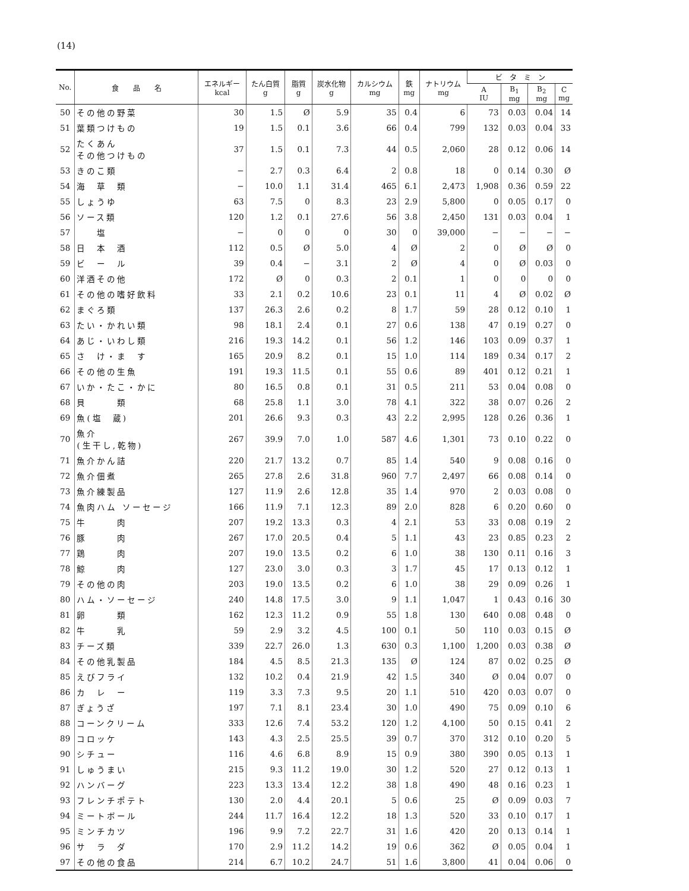(14)
| No. | 食 品 名 | エネルギー kcal | たん白質 g | 脂質 g | 炭水化物 g | カルシウム mg | 鉄 mg | ナトリウム mg | ビ タ ミ ン | | | |
| --- | --- | --- | --- | --- | --- | --- | --- | --- | --- | --- | --- | --- |
| | | | | | | | | | A IU | B<sub>1</sub> mg | B<sub>2</sub> mg | C mg |
| 50 | その他の野菜 | 30 | 1.5 | Ø | 5.9 | 35 | 0.4 | 6 | 73 | 0.03 | 0.04 | 14 |
| 51 | 葉類つけもの | 19 | 1.5 | 0.1 | 3.6 | 66 | 0.4 | 799 | 132 | 0.03 | 0.04 | 33 |
| 52 | たくあん その他つけもの | 37 | 1.5 | 0.1 | 7.3 | 44 | 0.5 | 2,060 | 28 | 0.12 | 0.06 | 14 |
| 53 | きのこ類 | − | 2.7 | 0.3 | 6.4 | 2 | 0.8 | 18 | 0 | 0.14 | 0.30 | Ø |
| 54 | 海 草 類 | − | 10.0 | 1.1 | 31.4 | 465 | 6.1 | 2,473 | 1,908 | 0.36 | 0.59 | 22 |
| 55 | しょうゆ | 63 | 7.5 | 0 | 8.3 | 23 | 2.9 | 5,800 | 0 | 0.05 | 0.17 | 0 |
| 56 | ソース類 | 120 | 1.2 | 0.1 | 27.6 | 56 | 3.8 | 2,450 | 131 | 0.03 | 0.04 | 1 |
| 57 | 塩 | − | 0 | 0 | 0 | 30 | 0 | 39,000 | − | − | − | − |
| 58 | 日 本 酒 | 112 | 0.5 | Ø | 5.0 | 4 | Ø | 2 | 0 | Ø | Ø | 0 |
| 59 | ビ ー ル | 39 | 0.4 | − | 3.1 | 2 | Ø | 4 | 0 | Ø | 0.03 | 0 |
| 60 | 洋酒その他 | 172 | Ø | 0 | 0.3 | 2 | 0.1 | 1 | 0 | 0 | 0 | 0 |
| 61 | その他の嗜好飲料 | 33 | 2.1 | 0.2 | 10.6 | 23 | 0.1 | 11 | 4 | Ø | 0.02 | Ø |
| 62 | まぐろ類 | 137 | 26.3 | 2.6 | 0.2 | 8 | 1.7 | 59 | 28 | 0.12 | 0.10 | 1 |
| 63 | たい・かれい類 | 98 | 18.1 | 2.4 | 0.1 | 27 | 0.6 | 138 | 47 | 0.19 | 0.27 | 0 |
| 64 | あじ・いわし類 | 216 | 19.3 | 14.2 | 0.1 | 56 | 1.2 | 146 | 103 | 0.09 | 0.37 | 1 |
| 65 | さ け・ま す | 165 | 20.9 | 8.2 | 0.1 | 15 | 1.0 | 114 | 189 | 0.34 | 0.17 | 2 |
| 66 | その他の生魚 | 191 | 19.3 | 11.5 | 0.1 | 55 | 0.6 | 89 | 401 | 0.12 | 0.21 | 1 |
| 67 | いか・たこ・かに | 80 | 16.5 | 0.8 | 0.1 | 31 | 0.5 | 211 | 53 | 0.04 | 0.08 | 0 |
| 68 | 貝 類 | 68 | 25.8 | 1.1 | 3.0 | 78 | 4.1 | 322 | 38 | 0.07 | 0.26 | 2 |
| 69 | 魚(塩 蔵) | 201 | 26.6 | 9.3 | 0.3 | 43 | 2.2 | 2,995 | 128 | 0.26 | 0.36 | 1 |
| 70 | 魚介 (生干し,乾物) | 267 | 39.9 | 7.0 | 1.0 | 587 | 4.6 | 1,301 | 73 | 0.10 | 0.22 | 0 |
| 71 | 魚介かん詰 | 220 | 21.7 | 13.2 | 0.7 | 85 | 1.4 | 540 | 9 | 0.08 | 0.16 | 0 |
| 72 | 魚介佃煮 | 265 | 27.8 | 2.6 | 31.8 | 960 | 7.7 | 2,497 | 66 | 0.08 | 0.14 | 0 |
| 73 | 魚介練製品 | 127 | 11.9 | 2.6 | 12.8 | 35 | 1.4 | 970 | 2 | 0.03 | 0.08 | 0 |
| 74 | 魚肉ハム ソーセージ | 166 | 11.9 | 7.1 | 12.3 | 89 | 2.0 | 828 | 6 | 0.20 | 0.60 | 0 |
| 75 | 牛 肉 | 207 | 19.2 | 13.3 | 0.3 | 4 | 2.1 | 53 | 33 | 0.08 | 0.19 | 2 |
| 76 | 豚 肉 | 267 | 17.0 | 20.5 | 0.4 | 5 | 1.1 | 43 | 23 | 0.85 | 0.23 | 2 |
| 77 | 鶏 肉 | 207 | 19.0 | 13.5 | 0.2 | 6 | 1.0 | 38 | 130 | 0.11 | 0.16 | 3 |
| 78 | 鯨 肉 | 127 | 23.0 | 3.0 | 0.3 | 3 | 1.7 | 45 | 17 | 0.13 | 0.12 | 1 |
| 79 | その他の肉 | 203 | 19.0 | 13.5 | 0.2 | 6 | 1.0 | 38 | 29 | 0.09 | 0.26 | 1 |
| 80 | ハム・ソーセージ | 240 | 14.8 | 17.5 | 3.0 | 9 | 1.1 | 1,047 | 1 | 0.43 | 0.16 | 30 |
| 81 | 卵 類 | 162 | 12.3 | 11.2 | 0.9 | 55 | 1.8 | 130 | 640 | 0.08 | 0.48 | 0 |
| 82 | 牛 乳 | 59 | 2.9 | 3.2 | 4.5 | 100 | 0.1 | 50 | 110 | 0.03 | 0.15 | Ø |
| 83 | チーズ類 | 339 | 22.7 | 26.0 | 1.3 | 630 | 0.3 | 1,100 | 1,200 | 0.03 | 0.38 | Ø |
| 84 | その他乳製品 | 184 | 4.5 | 8.5 | 21.3 | 135 | Ø | 124 | 87 | 0.02 | 0.25 | Ø |
| 85 | えびフライ | 132 | 10.2 | 0.4 | 21.9 | 42 | 1.5 | 340 | Ø | 0.04 | 0.07 | 0 |
| 86 | カ レ ー | 119 | 3.3 | 7.3 | 9.5 | 20 | 1.1 | 510 | 420 | 0.03 | 0.07 | 0 |
| 87 | ぎょうざ | 197 | 7.1 | 8.1 | 23.4 | 30 | 1.0 | 490 | 75 | 0.09 | 0.10 | 6 |
| 88 | コーンクリーム | 333 | 12.6 | 7.4 | 53.2 | 120 | 1.2 | 4,100 | 50 | 0.15 | 0.41 | 2 |
| 89 | コロッケ | 143 | 4.3 | 2.5 | 25.5 | 39 | 0.7 | 370 | 312 | 0.10 | 0.20 | 5 |
| 90 | シチュー | 116 | 4.6 | 6.8 | 8.9 | 15 | 0.9 | 380 | 390 | 0.05 | 0.13 | 1 |
| 91 | しゅうまい | 215 | 9.3 | 11.2 | 19.0 | 30 | 1.2 | 520 | 27 | 0.12 | 0.13 | 1 |
| 92 | ハンバーグ | 223 | 13.3 | 13.4 | 12.2 | 38 | 1.8 | 490 | 48 | 0.16 | 0.23 | 1 |
| 93 | フレンチポテト | 130 | 2.0 | 4.4 | 20.1 | 5 | 0.6 | 25 | Ø | 0.09 | 0.03 | 7 |
| 94 | ミートボール | 244 | 11.7 | 16.4 | 12.2 | 18 | 1.3 | 520 | 33 | 0.10 | 0.17 | 1 |
| 95 | ミンチカツ | 196 | 9.9 | 7.2 | 22.7 | 31 | 1.6 | 420 | 20 | 0.13 | 0.14 | 1 |
| 96 | サ ラ ダ | 170 | 2.9 | 11.2 | 14.2 | 19 | 0.6 | 362 | Ø | 0.05 | 0.04 | 1 |
| 97 | その他の食品 | 214 | 6.7 | 10.2 | 24.7 | 51 | 1.6 | 3,800 | 41 | 0.04 | 0.06 | 0 |